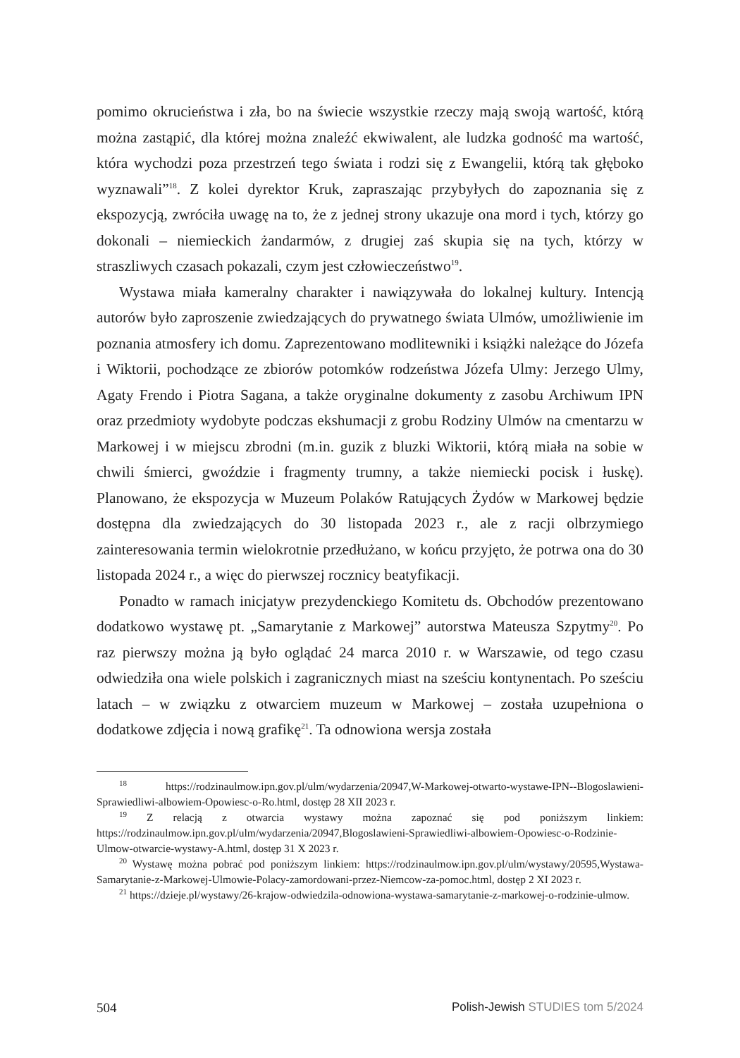pomimo okrucieństwa i zła, bo na świecie wszystkie rzeczy mają swoją wartość, którą można zastąpić, dla której można znaleźć ekwiwalent, ale ludzka godność ma wartość, która wychodzi poza przestrzeń tego świata i rodzi się z Ewangelii, którą tak głęboko wyznawali”<sup>18</sup>. Z kolei dyrektor Kruk, zapraszając przybyłych do zapoznania się z ekspozycją, zwróciła uwagę na to, że z jednej strony ukazuje ona mord i tych, którzy go dokonali – niemieckich żandarmów, z drugiej zaś skupia się na tych, którzy w straszliwych czasach pokazali, czym jest człowieczeństwo<sup>19</sup>.
Wystawa miała kameralny charakter i nawiązywała do lokalnej kultury. Intencją autorów było zaproszenie zwiedzających do prywatnego świata Ulmów, umożliwienie im poznania atmosfery ich domu. Zaprezentowano modlitewniki i książki należące do Józefa i Wiktorii, pochodzące ze zbiorów potomków rodzeństwa Józefa Ulmy: Jerzego Ulmy, Agaty Frendo i Piotra Sagana, a także oryginalne dokumenty z zasobu Archiwum IPN oraz przedmioty wydobyte podczas ekshumacji z grobu Rodziny Ulmów na cmentarzu w Markowej i w miejscu zbrodni (m.in. guzik z bluzki Wiktorii, którą miała na sobie w chwili śmierci, gwoździe i fragmenty trumny, a także niemiecki pocisk i łuskę). Planowano, że ekspozycja w Muzeum Polaków Ratujących Żydów w Markowej będzie dostępna dla zwiedzających do 30 listopada 2023 r., ale z racji olbrzymiego zainteresowania termin wielokrotnie przedłużano, w końcu przyjęto, że potrwa ona do 30 listopada 2024 r., a więc do pierwszej rocznicy beatyfikacji.
Ponadto w ramach inicjatyw prezydenckiego Komitetu ds. Obchodów prezentowano dodatkowo wystawę pt. „Samarytanie z Markowej” autorstwa Mateusza Szpytmy<sup>20</sup>. Po raz pierwszy można ją było oglądać 24 marca 2010 r. w Warszawie, od tego czasu odwiedziła ona wiele polskich i zagranicznych miast na sześciu kontynentach. Po sześciu latach – w związku z otwarciem muzeum w Markowej – została uzupełniona o dodatkowe zdjęcia i nową grafikę<sup>21</sup>. Ta odnowiona wersja została
<sup>18</sup> https://rodzinaulmow.ipn.gov.pl/ulm/wydarzenia/20947,W-Markowej-otwarto-wystawe-IPN--Blogoslawieni-Sprawiedliwi-albowiem-Opowiesc-o-Ro.html, dostęp 28 XII 2023 r.
<sup>19</sup> Z relacją z otwarcia wystawy można zapoznać się pod poniższym linkiem: https://rodzinaulmow.ipn.gov.pl/ulm/wydarzenia/20947,Blogoslawieni-Sprawiedliwi-albowiem-Opowiesc-o-Rodzinie-Ulmow-otwarcie-wystawy-A.html, dostęp 31 X 2023 r.
<sup>20</sup> Wystawę można pobrać pod poniższym linkiem: https://rodzinaulmow.ipn.gov.pl/ulm/wystawy/20595,Wystawa-Samarytanie-z-Markowej-Ulmowie-Polacy-zamordowani-przez-Niemcow-za-pomoc.html, dostęp 2 XI 2023 r.
<sup>21</sup> https://dzieje.pl/wystawy/26-krajow-odwiedzila-odnowiona-wystawa-samarytanie-z-markowej-o-rodzinie-ulmow.
504 Polish-Jewish STUDIES tom 5/2024